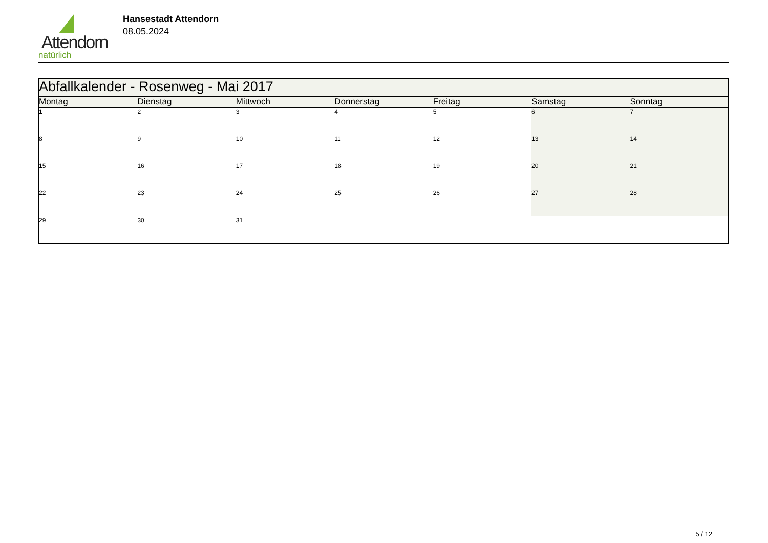Attendorn
natürlich
Hansestadt Attendorn
08.05.2024
| Abfallkalender - Rosenweg - Mai 2017 | | | | | | |
| Montag | Dienstag | Mittwoch | Donnerstag | Freitag | Samstag | Sonntag |
| 1 | 2 | 3 | 4 | 5 | 6 | 7 |
| 8 | 9 | 10 | 11 | 12 | 13 | 14 |
| 15 | 16 | 17 | 18 | 19 | 20 | 21 |
| 22 | 23 | 24 | 25 | 26 | 27 | 28 |
| 29 | 30 | 31 | | | | |
5 / 12